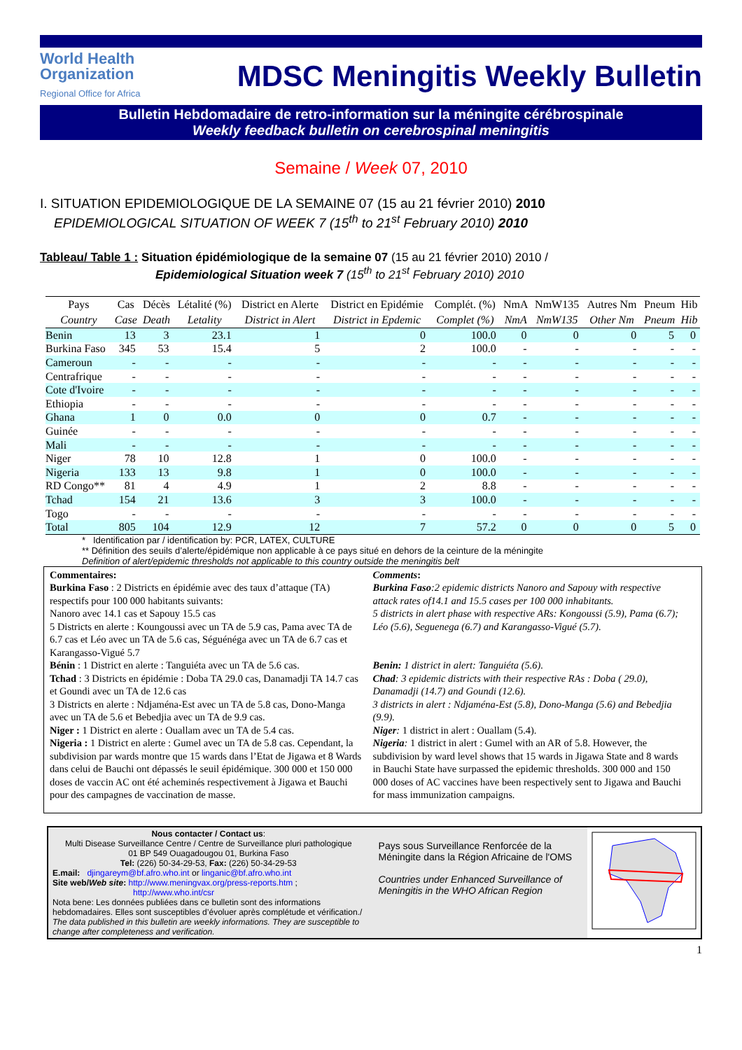World Health
Organization
Regional Office for Africa
MDSC Meningitis Weekly Bulletin
Bulletin Hebdomadaire de retro-information sur la méningite cérébrospinale
Weekly feedback bulletin on cerebrospinal meningitis
Semaine / Week 07, 2010
I. SITUATION EPIDEMIOLOGIQUE DE LA SEMAINE 07 (15 au 21 février 2010) 2010
EPIDEMIOLOGICAL SITUATION OF WEEK 7 (15<sup>th</sup> to 21<sup>st</sup> February 2010) 2010
Tableau/ Table 1 : Situation épidémiologique de la semaine 07 (15 au 21 février 2010) 2010 /
Epidemiological Situation week 7 (15<sup>th</sup> to 21<sup>st</sup> February 2010) 2010
| Pays | Cas | Décès | Létalité (%) | District en Alerte | District en Epidémie | Complét. (%) | NmA | NmW135 | Autres Nm | Pneum | Hib |
| --- | --- | --- | --- | --- | --- | --- | --- | --- | --- | --- | --- |
| Country | Case | Death | Letality | District in Alert | District in Epdemic | Complet (%) | NmA | NmW135 | Other Nm | Pneum | Hib |
| Benin | 13 | 3 | 23.1 | 1 | 0 | 100.0 | 0 | 0 | 0 | 5 | 0 |
| Burkina Faso | 345 | 53 | 15.4 | 5 | 2 | 100.0 | - | - | - | - | - |
| Cameroun | - | - | - | - | - | - | - | - | - | - | - |
| Centrafrique | - | - | - | - | - | - | - | - | - | - | - |
| Cote d'Ivoire | - | - | - | - | - | - | - | - | - | - | - |
| Ethiopia | - | - | - | - | - | - | - | - | - | - | - |
| Ghana | 1 | 0 | 0.0 | 0 | 0 | 0.7 | - | - | - | - | - |
| Guinée | - | - | - | - | - | - | - | - | - | - | - |
| Mali | - | - | - | - | - | - | - | - | - | - | - |
| Niger | 78 | 10 | 12.8 | 1 | 0 | 100.0 | - | - | - | - | - |
| Nigeria | 133 | 13 | 9.8 | 1 | 0 | 100.0 | - | - | - | - | - |
| RD Congo** | 81 | 4 | 4.9 | 1 | 2 | 8.8 | - | - | - | - | - |
| Tchad | 154 | 21 | 13.6 | 3 | 3 | 100.0 | - | - | - | - | - |
| Togo | - | - | - | - | - | - | - | - | - | - | - |
| Total | 805 | 104 | 12.9 | 12 | 7 | 57.2 | 0 | 0 | 0 | 5 | 0 |
* Identification par / identification by: PCR, LATEX, CULTURE
** Définition des seuils d’alerte/épidémique non applicable à ce pays situé en dehors de la ceinture de la méningite
Definition of alert/epidemic thresholds not applicable to this country outside the meningitis belt
Commentaires:
Burkina Faso : 2 Districts en épidémie avec des taux d’attaque (TA) respectifs pour 100 000 habitants suivants:
Nanoro avec 14.1 cas et Sapouy 15.5 cas
5 Districts en alerte : Koungoussi avec un TA de 5.9 cas, Pama avec TA de 6.7 cas et Léo avec un TA de 5.6 cas, Séguénéga avec un TA de 6.7 cas et Karangasso-Vigué 5.7
Bénin : 1 District en alerte : Tanguiéta avec un TA de 5.6 cas.
Tchad : 3 Districts en épidémie : Doba TA 29.0 cas, Danamadji TA 14.7 cas et Goundi avec un TA de 12.6 cas
3 Districts en alerte : Ndjaména-Est avec un TA de 5.8 cas, Dono-Manga avec un TA de 5.6 et Bebedjia avec un TA de 9.9 cas.
Niger : 1 District en alerte : Ouallam avec un TA de 5.4 cas.
Nigeria : 1 District en alerte : Gumel avec un TA de 5.8 cas. Cependant, la subdivision par wards montre que 15 wards dans l’Etat de Jigawa et 8 Wards dans celui de Bauchi ont dépassés le seuil épidémique. 300 000 et 150 000 doses de vaccin AC ont été acheminés respectivement à Jigawa et Bauchi pour des campagnes de vaccination de masse.
Comments:
Burkina Faso:2 epidemic districts Nanoro and Sapouy with respective attack rates of14.1 and 15.5 cases per 100 000 inhabitants.
5 districts in alert phase with respective ARs: Kongoussi (5.9), Pama (6.7); Léo (5.6), Seguenega (6.7) and Karangasso-Vigué (5.7).
Benin: 1 district in alert: Tanguiéta (5.6).
Chad: 3 epidemic districts with their respective RAs : Doba ( 29.0), Danamadji (14.7) and Goundi (12.6).
3 districts in alert : Ndjaména-Est (5.8), Dono-Manga (5.6) and Bebedjia (9.9).
Niger: 1 district in alert : Ouallam (5.4).
Nigeria: 1 district in alert : Gumel with an AR of 5.8. However, the subdivision by ward level shows that 15 wards in Jigawa State and 8 wards in Bauchi State have surpassed the epidemic thresholds. 300 000 and 150 000 doses of AC vaccines have been respectively sent to Jigawa and Bauchi for mass immunization campaigns.
Nous contacter / Contact us:
Multi Disease Surveillance Centre / Centre de Surveillance pluri pathologique
01 BP 549 Ouagadougou 01, Burkina Faso
Tel: (226) 50-34-29-53, Fax: (226) 50-34-29-53
E.mail: djingareym@bf.afro.who.int or linganic@bf.afro.who.int
Site web/Web site: http://www.meningvax.org/press-reports.htm ;
http://www.who.int/csr
Nota bene: Les données publiées dans ce bulletin sont des informations hebdomadaires. Elles sont susceptibles d’évoluer après complétude et vérification./ The data published in this bulletin are weekly informations. They are susceptible to change after completeness and verification.
Pays sous Surveillance Renforcée de la Méningite dans la Région Africaine de l'OMS
Countries under Enhanced Surveillance of Meningitis in the WHO African Region
1